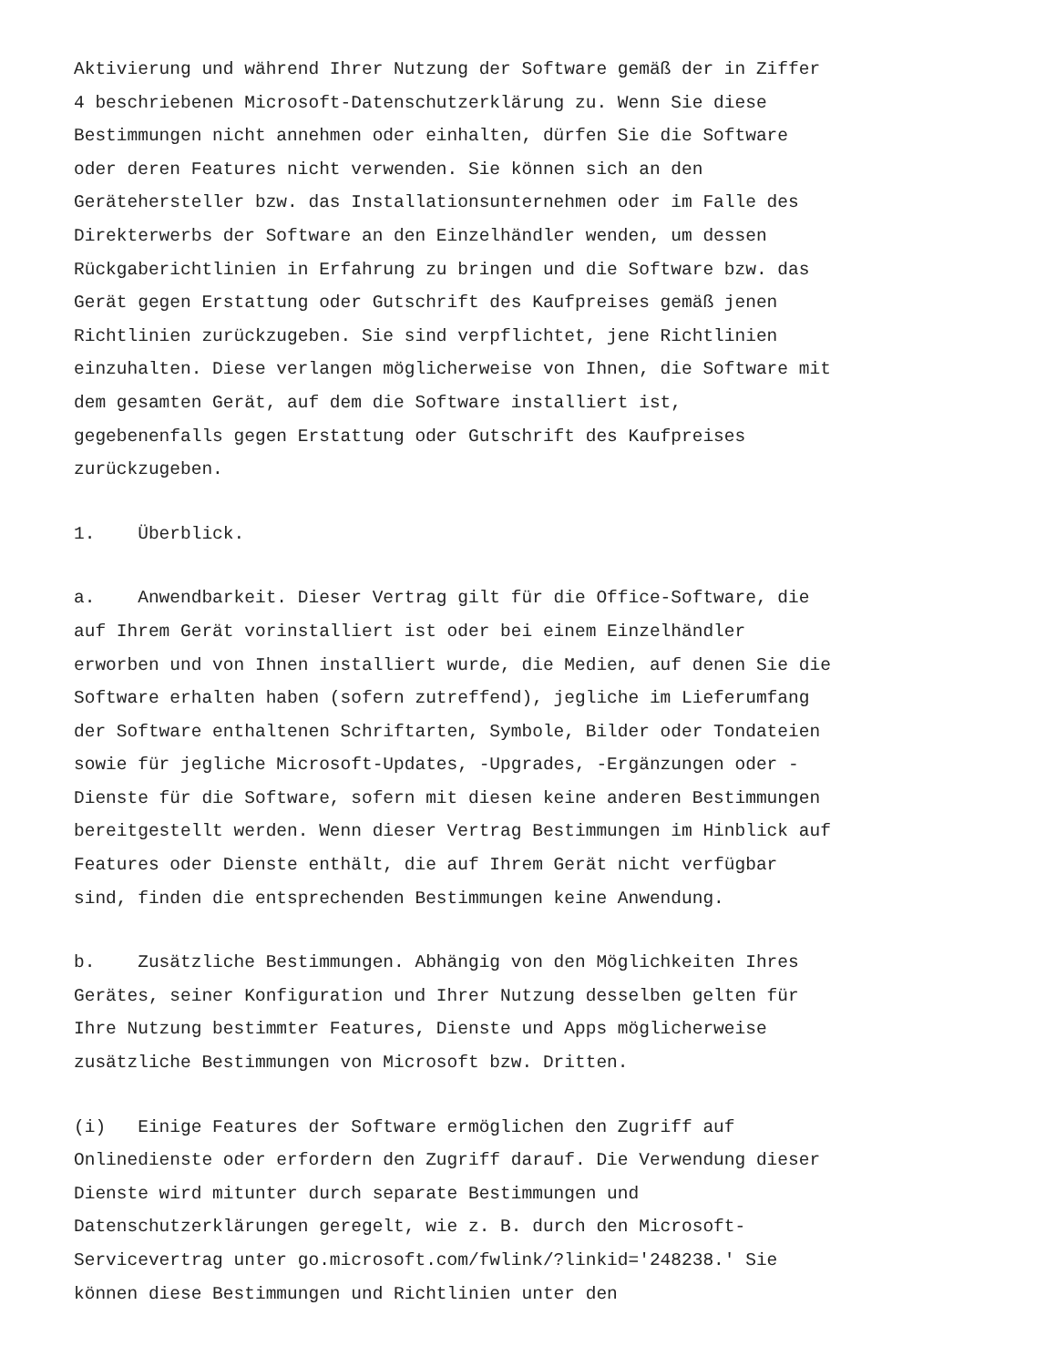Aktivierung und während Ihrer Nutzung der Software gemäß der in Ziffer 4 beschriebenen Microsoft-Datenschutzerklärung zu. Wenn Sie diese Bestimmungen nicht annehmen oder einhalten, dürfen Sie die Software oder deren Features nicht verwenden. Sie können sich an den Gerätehersteller bzw. das Installationsunternehmen oder im Falle des Direkterwerbs der Software an den Einzelhändler wenden, um dessen Rückgaberichtlinien in Erfahrung zu bringen und die Software bzw. das Gerät gegen Erstattung oder Gutschrift des Kaufpreises gemäß jenen Richtlinien zurückzugeben. Sie sind verpflichtet, jene Richtlinien einzuhalten. Diese verlangen möglicherweise von Ihnen, die Software mit dem gesamten Gerät, auf dem die Software installiert ist, gegebenenfalls gegen Erstattung oder Gutschrift des Kaufpreises zurückzugeben.
1. Überblick.
a. Anwendbarkeit. Dieser Vertrag gilt für die Office-Software, die auf Ihrem Gerät vorinstalliert ist oder bei einem Einzelhändler erworben und von Ihnen installiert wurde, die Medien, auf denen Sie die Software erhalten haben (sofern zutreffend), jegliche im Lieferumfang der Software enthaltenen Schriftarten, Symbole, Bilder oder Tondateien sowie für jegliche Microsoft-Updates, -Upgrades, -Ergänzungen oder - Dienste für die Software, sofern mit diesen keine anderen Bestimmungen bereitgestellt werden. Wenn dieser Vertrag Bestimmungen im Hinblick auf Features oder Dienste enthält, die auf Ihrem Gerät nicht verfügbar sind, finden die entsprechenden Bestimmungen keine Anwendung.
b. Zusätzliche Bestimmungen. Abhängig von den Möglichkeiten Ihres Gerätes, seiner Konfiguration und Ihrer Nutzung desselben gelten für Ihre Nutzung bestimmter Features, Dienste und Apps möglicherweise zusätzliche Bestimmungen von Microsoft bzw. Dritten.
(i) Einige Features der Software ermöglichen den Zugriff auf Onlinedienste oder erfordern den Zugriff darauf. Die Verwendung dieser Dienste wird mitunter durch separate Bestimmungen und Datenschutzerklärungen geregelt, wie z. B. durch den Microsoft- Servicevertrag unter go.microsoft.com/fwlink/?linkid='248238.' Sie können diese Bestimmungen und Richtlinien unter den